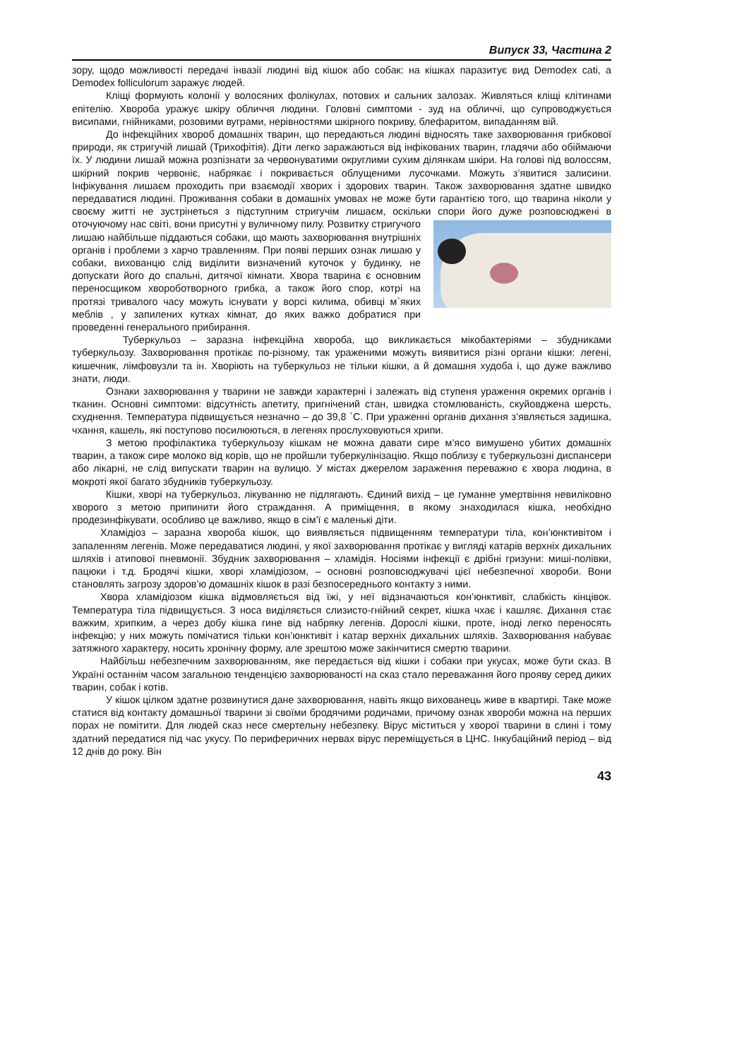Випуск 33, Частина 2
зору, щодо можливості передачі інвазії людині від кішок або собак: на кішках паразитує вид Demodex cati, а Demodex folliculorum заражує людей.
Кліщі формують колонії у волосяних фолікулах, потових и сальних залозах. Живляться кліщі клітинами епітелію. Хвороба уражує шкіру обличчя людини. Головні симптоми - зуд на обличчі, що супроводжується висипами, гнійниками, розовими вуграми, нерівностями шкірного покриву, блефаритом, випаданням вій.
До інфекційних хвороб домашніх тварин, що передаються людині відносять таке захворювання грибкової природи, як стригучій лишай (Трихофітія). Діти легко заражаються від інфікованих тварин, гладячи або обіймаючи їх. У людини лишай можна розпізнати за червонуватими округлими сухим ділянкам шкіри. На голові під волоссям, шкірний покрив червоніє, набрякає і покривається облущеними лусочками. Можуть з’явитися залисини. Інфікування лишаєм проходить при взаємодії хворих і здорових тварин. Також захворювання здатне швидко передаватися людині. Проживання собаки в домашніх умовах не може бути гарантією того, що тварина ніколи у своєму житті не зустрінеться з підступним стригучім лишаєм, оскільки спори його дуже розповсюджені в оточуючому нас світі, вони присутні у вуличному пилу. Розвитку стригучого лишаю найбільше піддаються собаки, що мають захворювання внутрішніх органів і проблеми з харчо травленням. При появі перших ознак лишаю у собаки, вихованцю слід виділити визначений куточок у будинку, не допускати його до спальні, дитячої кімнати. Хвора тварина є основним переносщиком хвороботворного грибка, а також його спор, котрі на протязі тривалого часу можуть існувати у ворсі килима, обивці м`яких меблів , у запилених кутках кімнат, до яких важко добратися при проведенні генерального прибирання.
Туберкульоз – заразна інфекційна хвороба, що викликається мікобактеріями – збудниками туберкульозу. Захворювання протікає по-різному, так ураженими можуть виявитися різні органи кішки: легені, кишечник, лімфовузли та ін. Хворіють на туберкульоз не тільки кішки, а й домашня худоба і, що дуже важливо знати, люди.
Ознаки захворювання у тварини не завжди характерні і залежать від ступеня ураження окремих органів і тканин. Основні симптоми: відсутність апетиту, пригнічений стан, швидка стомлюваність, скуйовджена шерсть, схуднення. Температура підвищується незначно – до 39,8 `С. При ураженні органів дихання з’являється задишка, чхання, кашель, які поступово посилюються, в легенях прослуховуються хрипи.
З метою профілактика туберкульозу кішкам не можна давати сире м’ясо вимушено убитих домашніх тварин, а також сире молоко від корів, що не пройшли туберкулінізацію. Якщо поблизу є туберкульозні диспансери або лікарні, не слід випускати тварин на вулицю. У містах джерелом зараження переважно є хвора людина, в мокроті якої багато збудників туберкульозу.
Кішки, хворі на туберкульоз, лікуванню не підлягають. Єдиний вихід – це гуманне умертвіння невиліковно хворого з метою припинити його страждання. А приміщення, в якому знаходилася кішка, необхідно продезинфікувати, особливо це важливо, якщо в сім’ї є маленькі діти.
Хламідіоз – заразна хвороба кішок, що виявляється підвищенням температури тіла, кон’юнктивітом і запаленням легенів. Може передаватися людині, у якої захворювання протікає у вигляді катарів верхніх дихальних шляхів і атипової пневмонії. Збудник захворювання – хламідія. Носіями інфекції є дрібні гризуни: миші-полівки, пацюки і т.д. Бродячі кішки, хворі хламідіозом, – основні розповсюджувачі цієї небезпечної хвороби. Вони становлять загрозу здоров’ю домашніх кішок в разі безпосереднього контакту з ними.
Хвора хламідіозом кішка відмовляється від їжі, у неї відзначаються кон’юнктивіт, слабкість кінцівок. Температура тіла підвищується. З носа виділяється слизисто-гнійний секрет, кішка чхає і кашляє. Дихання стає важким, хрипким, а через добу кішка гине від набряку легенів. Дорослі кішки, проте, іноді легко переносять інфекцію; у них можуть помічатися тільки кон’юнктивіт і катар верхніх дихальних шляхів. Захворювання набуває затяжного характеру, носить хронічну форму, але зрештою може закінчитися смертю тварини.
Найбільш небезпечним захворюванням, яке передається від кішки і собаки при укусах, може бути сказ. В Україні останнім часом загальною тенденцією захворюваності на сказ стало переважання його прояву серед диких тварин, собак і котів.
У кішок цілком здатне розвинутися дане захворювання, навіть якщо вихованець живе в квартирі. Таке може статися від контакту домашньої тварини зі своїми бродячими родичами, причому ознак хвороби можна на перших порах не помітити. Для людей сказ несе смертельну небезпеку. Вірус міститься у хворої тварини в слині і тому здатний передатися під час укусу. По периферичних нервах вірус переміщується в ЦНС. Інкубаційний період – від 12 днів до року. Він
43